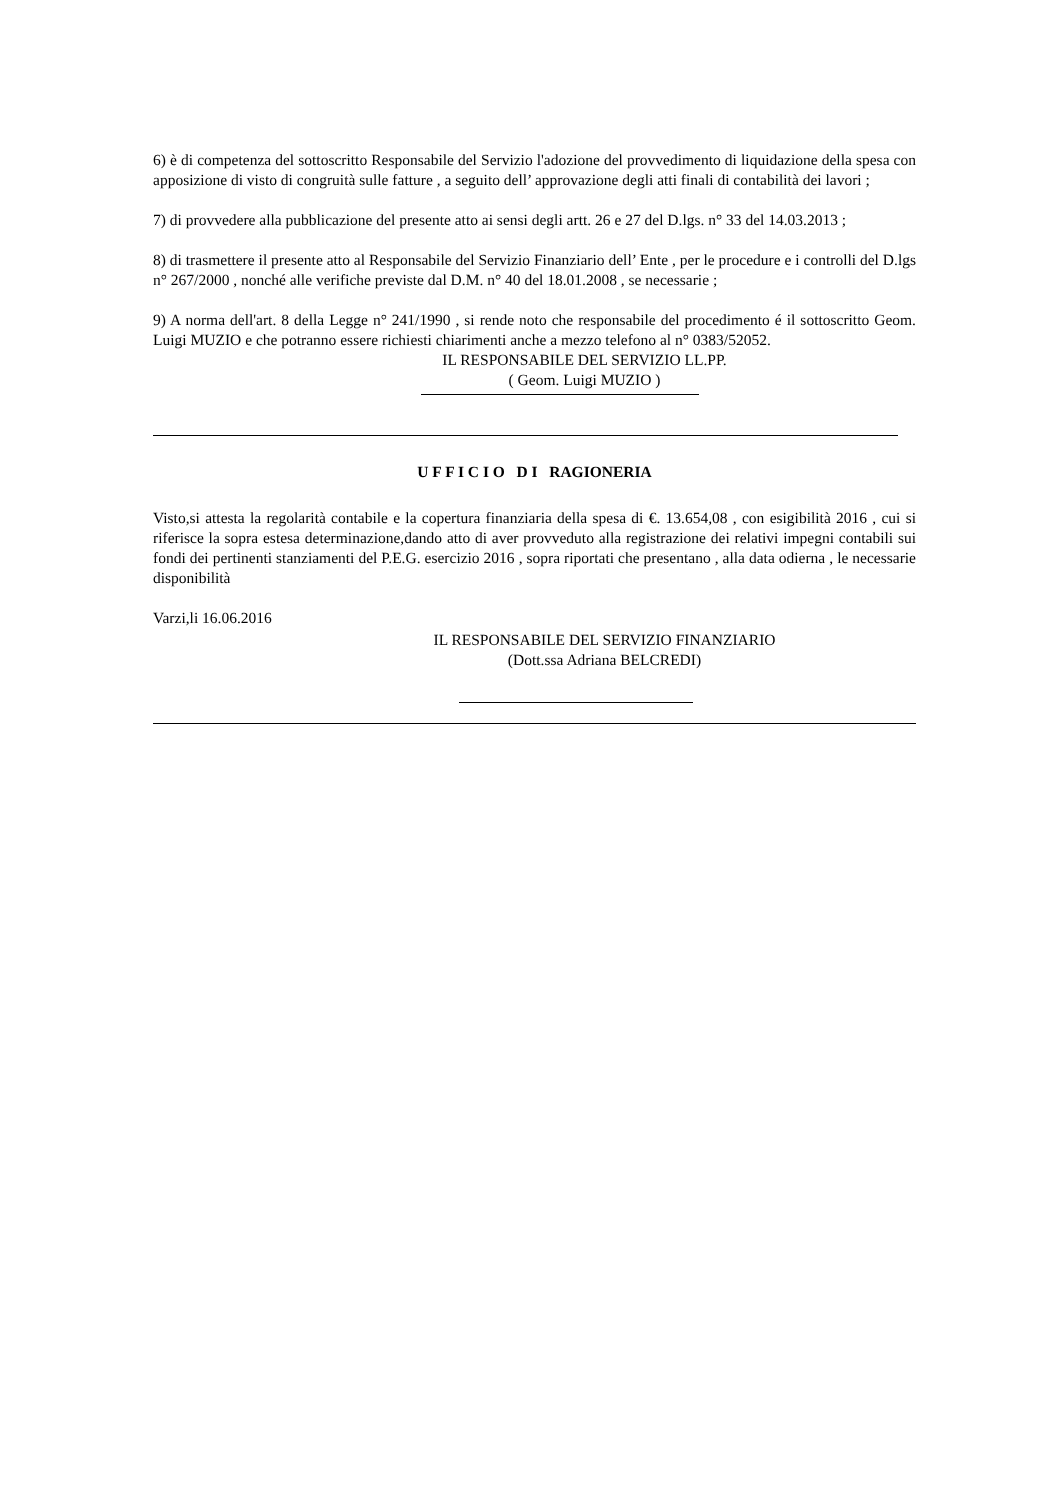6) è di competenza del sottoscritto Responsabile del Servizio l'adozione del provvedimento di liquidazione della spesa con apposizione di visto di congruità sulle fatture , a seguito dell’ approvazione degli atti finali di contabilità dei lavori ;
7) di provvedere alla pubblicazione del presente atto ai sensi degli artt. 26 e 27 del D.lgs. n° 33 del 14.03.2013 ;
8) di trasmettere il presente atto al Responsabile del Servizio Finanziario dell’ Ente , per le procedure e i controlli del D.lgs n° 267/2000 , nonché alle verifiche previste dal D.M. n° 40 del 18.01.2008 , se necessarie ;
9) A norma dell'art. 8 della Legge n° 241/1990 , si rende noto che responsabile del procedimento é il sottoscritto Geom. Luigi MUZIO e che potranno essere richiesti chiarimenti anche a mezzo telefono al n° 0383/52052.
IL RESPONSABILE DEL SERVIZIO LL.PP.
( Geom. Luigi MUZIO )
U F F I C I O D I RAGIONERIA
Visto,si attesta la regolarità contabile e la copertura finanziaria della spesa di €. 13.654,08 , con esigibilità 2016 , cui si riferisce la sopra estesa determinazione,dando atto di aver provveduto alla registrazione dei relativi impegni contabili sui fondi dei pertinenti stanziamenti del P.E.G. esercizio 2016 , sopra riportati che presentano , alla data odierna , le necessarie disponibilità
Varzi,li 16.06.2016
IL RESPONSABILE DEL SERVIZIO FINANZIARIO
(Dott.ssa Adriana BELCREDI)